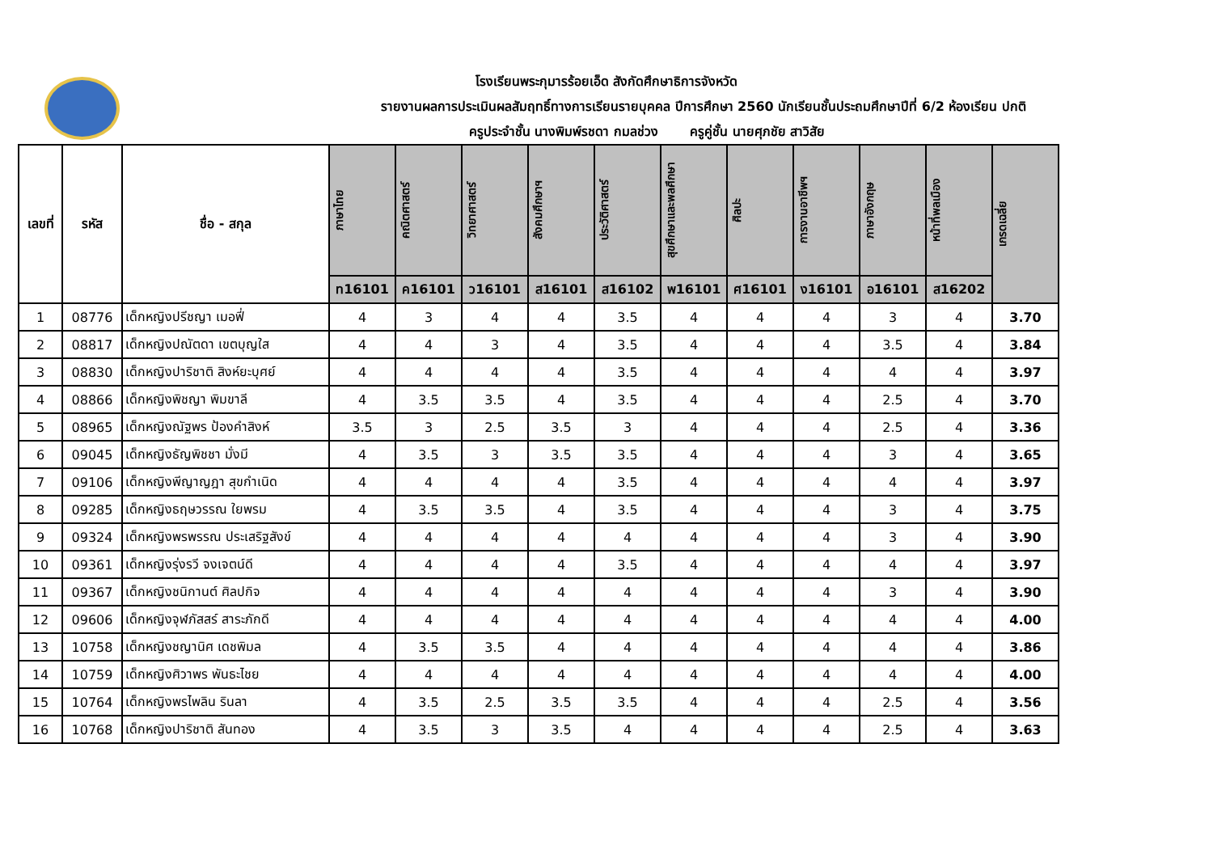โรงเรียนพระกุมารร้อยเอ็ด สังกัดศึกษาธิการจังหวัด
รายงานผลการประเมินผลสัมฤทธิ์ทางการเรียนรายบุคคล ปีการศึกษา 2560 นักเรียนชั้นประถมศึกษาปีที่ 6/2 ห้องเรียน ปกติ
ครูประจำชั้น นางพิมพ์รชดา กมลช่วง ครูคู่ชั้น นายศุภชัย สาวิสัย
| เลขที่ | รหัส | ชื่อ - สกุล | ภาษาไทย | คณิตศาสตร์ | วิทยาศาสตร์ | สังคมศึกษาฯ | ประวัติศาสตร์ | สุขศึกษาและพลศึกษา | ศิลปะ | การงานอาชีพฯ | ภาษาอังกฤษ | หน้าที่พลเมือง | เกรดเฉลี่ย |
| --- | --- | --- | --- | --- | --- | --- | --- | --- | --- | --- | --- | --- | --- |
| | | | ท16101 | ค16101 | ว16101 | ส16101 | ส16102 | พ16101 | ศ16101 | ง16101 | อ16101 | ส16202 | |
| 1 | 08776 | เด็กหญิงปรีชญา เมอฟี่ | 4 | 3 | 4 | 4 | 3.5 | 4 | 4 | 4 | 3 | 4 | 3.70 |
| 2 | 08817 | เด็กหญิงปณัตดา เขตบุญใส | 4 | 4 | 3 | 4 | 3.5 | 4 | 4 | 4 | 3.5 | 4 | 3.84 |
| 3 | 08830 | เด็กหญิงปาริชาติ สิงห์ยะบุศย์ | 4 | 4 | 4 | 4 | 3.5 | 4 | 4 | 4 | 4 | 4 | 3.97 |
| 4 | 08866 | เด็กหญิงพิชญา พิมขาลี | 4 | 3.5 | 3.5 | 4 | 3.5 | 4 | 4 | 4 | 2.5 | 4 | 3.70 |
| 5 | 08965 | เด็กหญิงณัฐพร ป้องคำสิงห์ | 3.5 | 3 | 2.5 | 3.5 | 3 | 4 | 4 | 4 | 2.5 | 4 | 3.36 |
| 6 | 09045 | เด็กหญิงธัญพิชชา มั่งมี | 4 | 3.5 | 3 | 3.5 | 3.5 | 4 | 4 | 4 | 3 | 4 | 3.65 |
| 7 | 09106 | เด็กหญิงพีญาญฎา สุขกำเนิด | 4 | 4 | 4 | 4 | 3.5 | 4 | 4 | 4 | 4 | 4 | 3.97 |
| 8 | 09285 | เด็กหญิงธฤษวรรณ ใยพรม | 4 | 3.5 | 3.5 | 4 | 3.5 | 4 | 4 | 4 | 3 | 4 | 3.75 |
| 9 | 09324 | เด็กหญิงพรพรรณ ประเสริฐสังข์ | 4 | 4 | 4 | 4 | 4 | 4 | 4 | 4 | 3 | 4 | 3.90 |
| 10 | 09361 | เด็กหญิงรุ่งรวี จงเจตน์ดี | 4 | 4 | 4 | 4 | 3.5 | 4 | 4 | 4 | 4 | 4 | 3.97 |
| 11 | 09367 | เด็กหญิงชนิกานต์ ศิลปกิจ | 4 | 4 | 4 | 4 | 4 | 4 | 4 | 4 | 3 | 4 | 3.90 |
| 12 | 09606 | เด็กหญิงจุฬภัสสร์ สาระภักดี | 4 | 4 | 4 | 4 | 4 | 4 | 4 | 4 | 4 | 4 | 4.00 |
| 13 | 10758 | เด็กหญิงชญานิศ เดชพิมล | 4 | 3.5 | 3.5 | 4 | 4 | 4 | 4 | 4 | 4 | 4 | 3.86 |
| 14 | 10759 | เด็กหญิงศิวาพร พันธะไชย | 4 | 4 | 4 | 4 | 4 | 4 | 4 | 4 | 4 | 4 | 4.00 |
| 15 | 10764 | เด็กหญิงพรไพลิน รินลา | 4 | 3.5 | 2.5 | 3.5 | 3.5 | 4 | 4 | 4 | 2.5 | 4 | 3.56 |
| 16 | 10768 | เด็กหญิงปาริชาติ สันทอง | 4 | 3.5 | 3 | 3.5 | 4 | 4 | 4 | 4 | 2.5 | 4 | 3.63 |